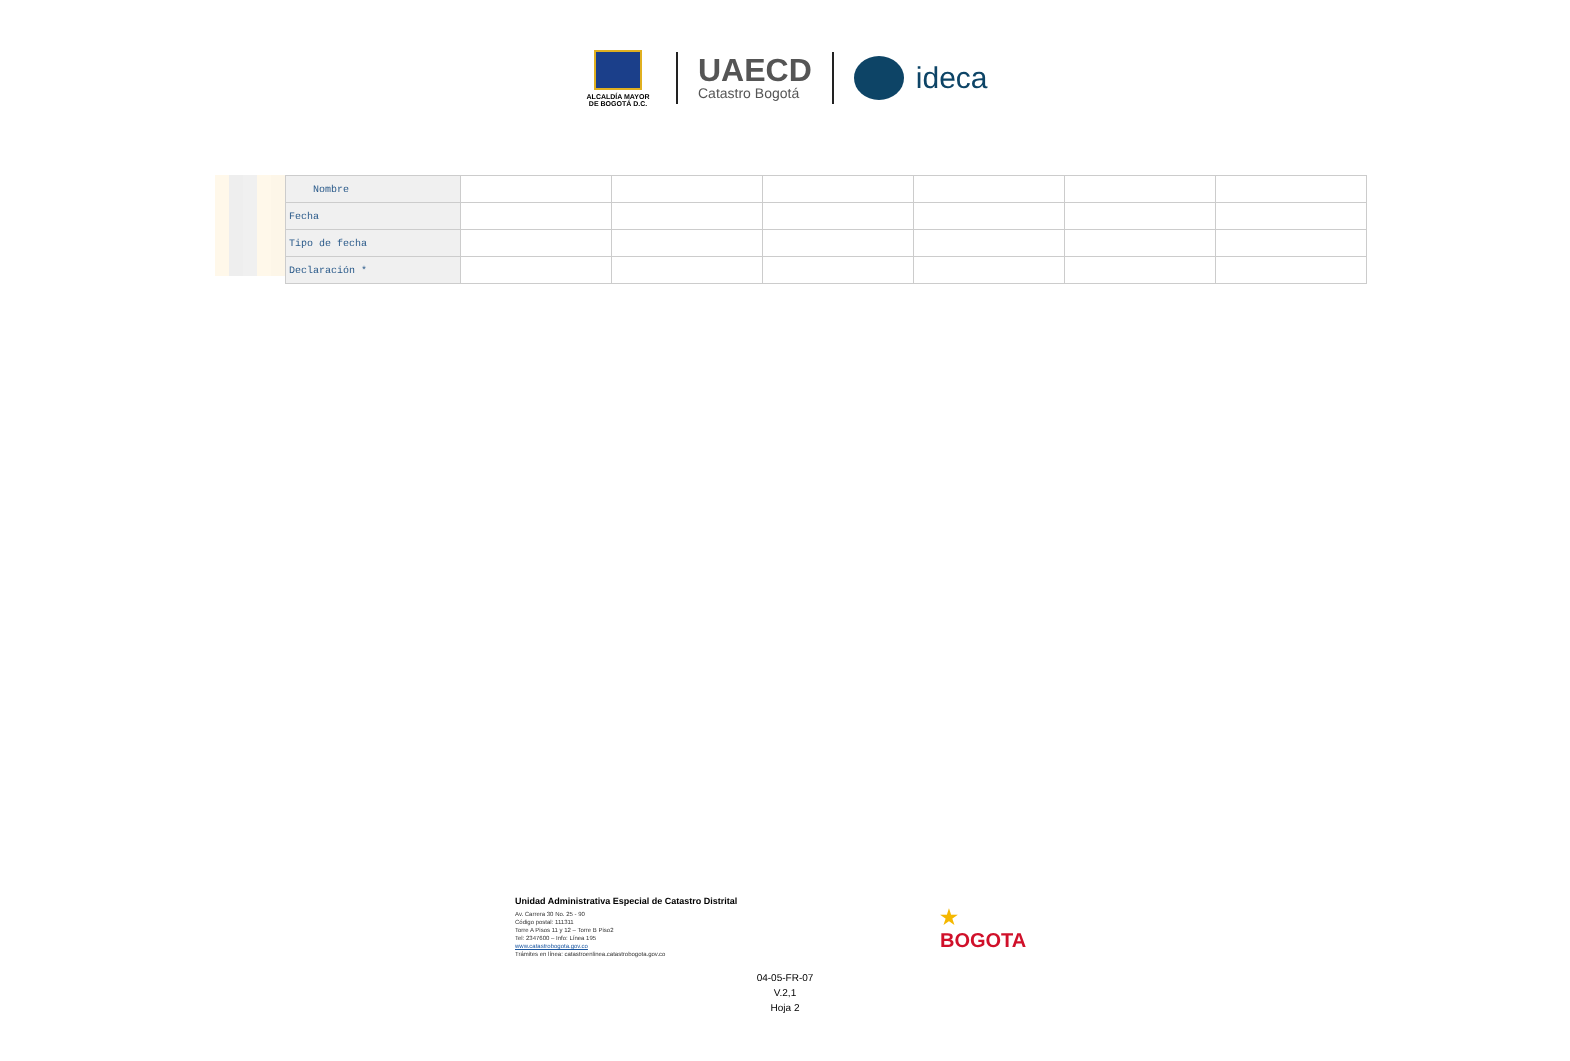ALCALDÍA MAYOR
DE BOGOTÁ D.C.
UAECD
Catastro Bogotá
ideca
| Nombre | | | | | | |
| Fecha | | | | | | |
| Tipo de fecha | | | | | | |
| Declaración * | | | | | | |
Unidad Administrativa Especial de Catastro Distrital
Av. Carrera 30 No. 25 - 90
Código postal: 111311
Torre A Pisos 11 y 12 – Torre B Piso2
Tel: 2347600 – Info: Línea 195
www.catastrobogota.gov.co
Trámites en línea: catastroenlinea.catastrobogota.gov.co
★
BOGOTA
04-05-FR-07
V.2,1
Hoja 2